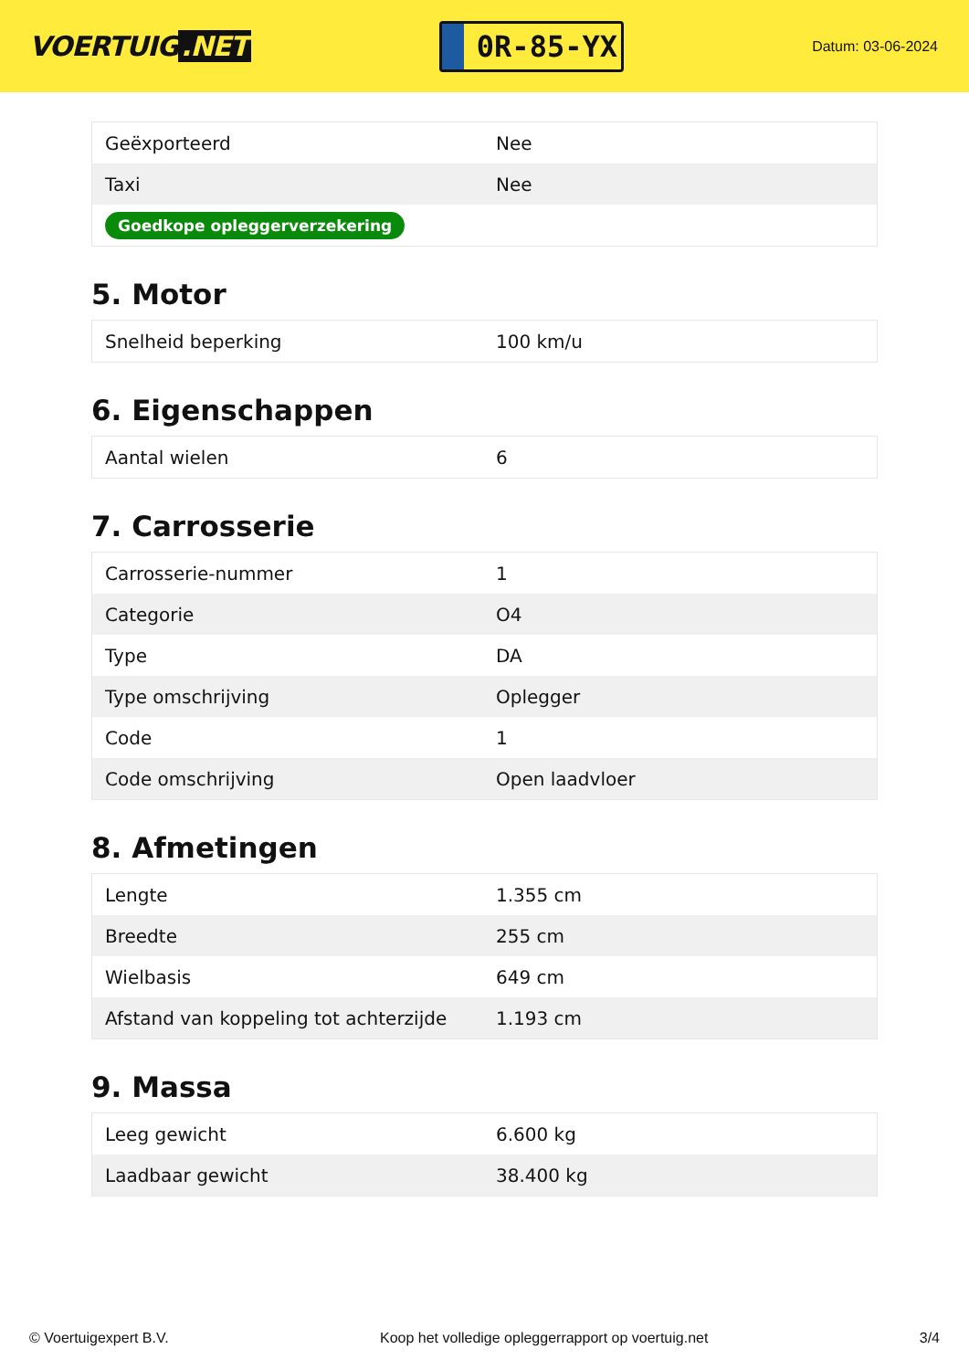VOERTUIG.NET
0R-85-YX
Datum: 03-06-2024
| Geëxporteerd | Nee |
| Taxi | Nee |
| Goedkope opleggerverzekering | |
5. Motor
| Snelheid beperking | 100 km/u |
6. Eigenschappen
| Aantal wielen | 6 |
7. Carrosserie
| Carrosserie-nummer | 1 |
| Categorie | O4 |
| Type | DA |
| Type omschrijving | Oplegger |
| Code | 1 |
| Code omschrijving | Open laadvloer |
8. Afmetingen
| Lengte | 1.355 cm |
| Breedte | 255 cm |
| Wielbasis | 649 cm |
| Afstand van koppeling tot achterzijde | 1.193 cm |
9. Massa
| Leeg gewicht | 6.600 kg |
| Laadbaar gewicht | 38.400 kg |
© Voertuigexpert B.V. Koop het volledige opleggerrapport op voertuig.net 3/4